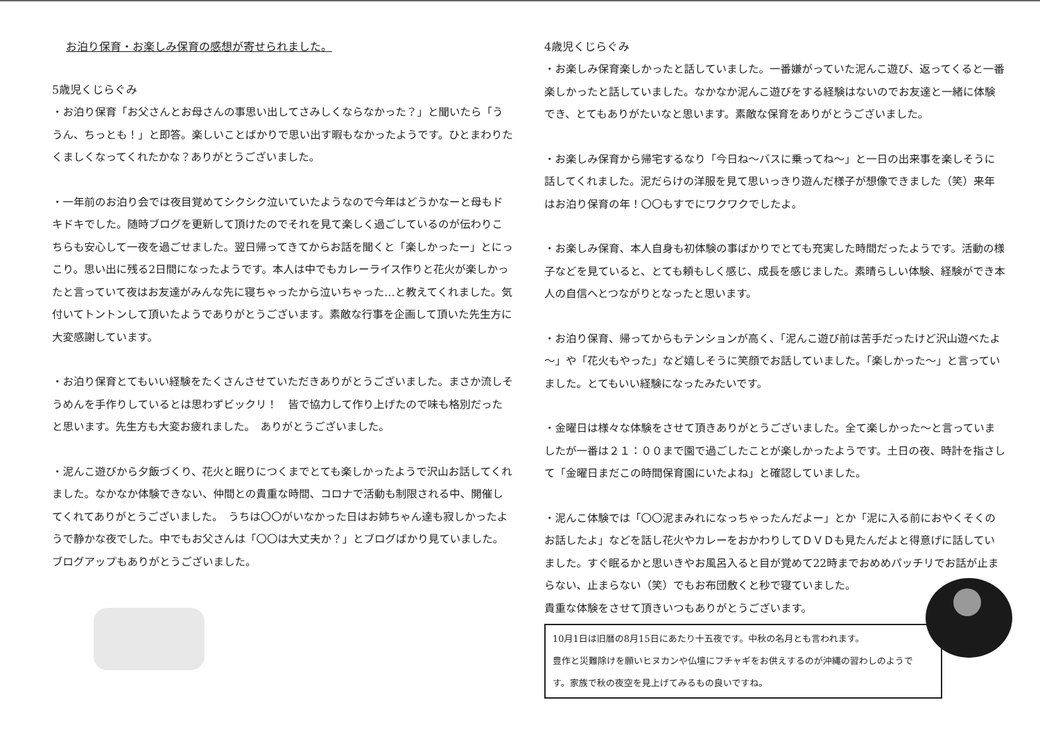お泊り保育・お楽しみ保育の感想が寄せられました。
5歳児くじらぐみ
・お泊り保育「お父さんとお母さんの事思い出してさみしくならなかった？」と聞いたら「ううん、ちっとも！」と即答。楽しいことばかりで思い出す暇もなかったようです。ひとまわりたくましくなってくれたかな？ありがとうございました。
・一年前のお泊り会では夜目覚めてシクシク泣いていたようなので今年はどうかなーと母もドキドキでした。随時ブログを更新して頂けたのでそれを見て楽しく過ごしているのが伝わりこちらも安心して一夜を過ごせました。翌日帰ってきてからお話を聞くと「楽しかったー」とにっこり。思い出に残る2日間になったようです。本人は中でもカレーライス作りと花火が楽しかったと言っていて夜はお友達がみんな先に寝ちゃったから泣いちゃった…と教えてくれました。気付いてトントンして頂いたようでありがとうございます。素敵な行事を企画して頂いた先生方に大変感謝しています。
・お泊り保育とてもいい経験をたくさんさせていただきありがとうございました。まさか流しそうめんを手作りしているとは思わずビックリ！　皆で協力して作り上げたので味も格別だったと思います。先生方も大変お疲れました。　ありがとうございました。
・泥んこ遊びから夕飯づくり、花火と眠りにつくまでとても楽しかったようで沢山お話してくれました。なかなか体験できない、仲間との貴重な時間、コロナで活動も制限される中、開催してくれてありがとうございました。　うちは〇〇がいなかった日はお姉ちゃん達も寂しかったようで静かな夜でした。中でもお父さんは「〇〇は大丈夫か？」とブログばかり見ていました。ブログアップもありがとうございました。
4歳児くじらぐみ
・お楽しみ保育楽しかったと話していました。一番嫌がっていた泥んこ遊び、返ってくると一番楽しかったと話していました。なかなか泥んこ遊びをする経験はないのでお友達と一緒に体験でき、とてもありがたいなと思います。素敵な保育をありがとうございました。
・お楽しみ保育から帰宅するなり「今日ね～バスに乗ってね～」と一日の出来事を楽しそうに話してくれました。泥だらけの洋服を見て思いっきり遊んだ様子が想像できました（笑）来年はお泊り保育の年！〇〇もすでにワクワクでしたよ。
・お楽しみ保育、本人自身も初体験の事ばかりでとても充実した時間だったようです。活動の様子などを見ていると、とても頼もしく感じ、成長を感じました。素晴らしい体験、経験ができ本人の自信へとつながりとなったと思います。
・お泊り保育、帰ってからもテンションが高く、「泥んこ遊び前は苦手だったけど沢山遊べたよ～」や「花火もやった」など嬉しそうに笑顔でお話していました。「楽しかった～」と言っていました。とてもいい経験になったみたいです。
・金曜日は様々な体験をさせて頂きありがとうございました。全て楽しかった～と言っていましたが一番は２１：００まで園で過ごしたことが楽しかったようです。土日の夜、時計を指さして「金曜日まだこの時間保育園にいたよね」と確認していました。
・泥んこ体験では「〇〇泥まみれになっちゃったんだよー」とか「泥に入る前におやくそくのお話したよ」などを話し花火やカレーをおかわりしてＤＶＤも見たんだよと得意げに話していました。すぐ眠るかと思いきやお風呂入ると目が覚めて22時までおめめパッチリでお話が止まらない、止まらない（笑）でもお布団敷くと秒で寝ていました。
貴重な体験をさせて頂きいつもありがとうございます。
10月1日は旧暦の8月15日にあたり十五夜です。中秋の名月とも言われます。
豊作と災難除けを願いヒヌカンや仏壇にフチャギをお供えするのが沖縄の習わしのようです。家族で秋の夜空を見上げてみるもの良いですね。